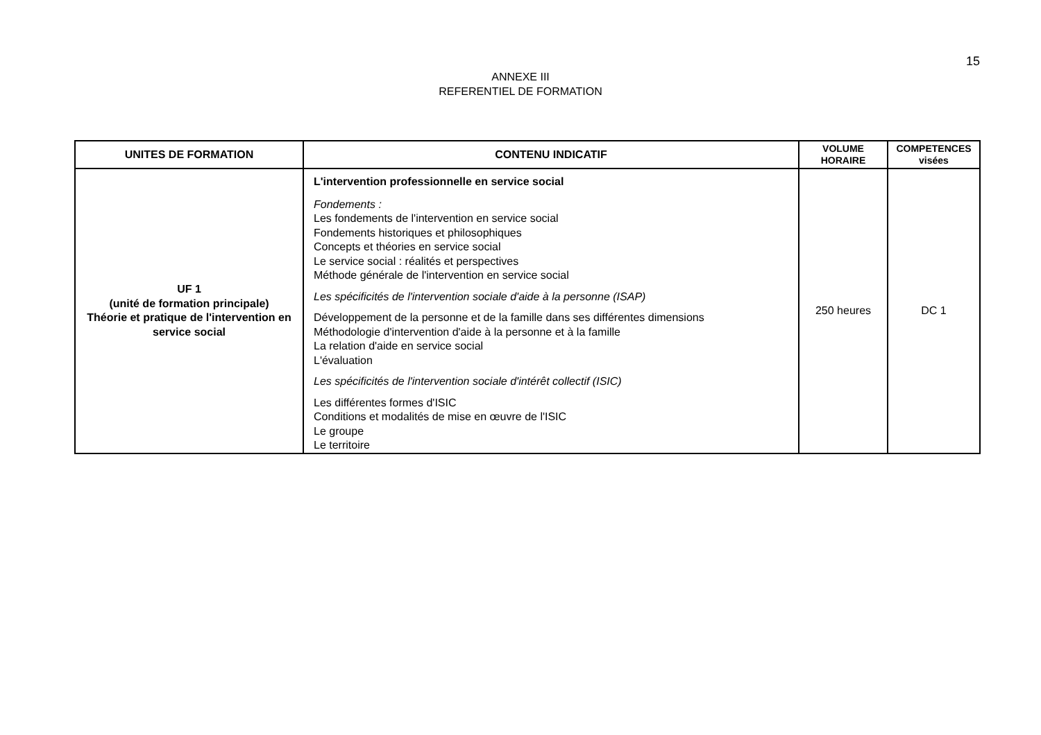15
ANNEXE III
REFERENTIEL DE FORMATION
| UNITES DE FORMATION | CONTENU INDICATIF | VOLUME HORAIRE | COMPETENCES visées |
| --- | --- | --- | --- |
| UF 1 (unité de formation principale) Théorie et pratique de l'intervention en service social | L'intervention professionnelle en service social Fondements : Les fondements de l'intervention en service social Fondements historiques et philosophiques Concepts et théories en service social Le service social : réalités et perspectives Méthode générale de l'intervention en service social Les spécificités de l'intervention sociale d'aide à la personne (ISAP) Développement de la personne et de la famille dans ses différentes dimensions Méthodologie d'intervention d'aide à la personne et à la famille La relation d'aide en service social L'évaluation Les spécificités de l'intervention sociale d'intérêt collectif (ISIC) Les différentes formes d'ISIC Conditions et modalités de mise en œuvre de l'ISIC Le groupe Le territoire | 250 heures | DC 1 |